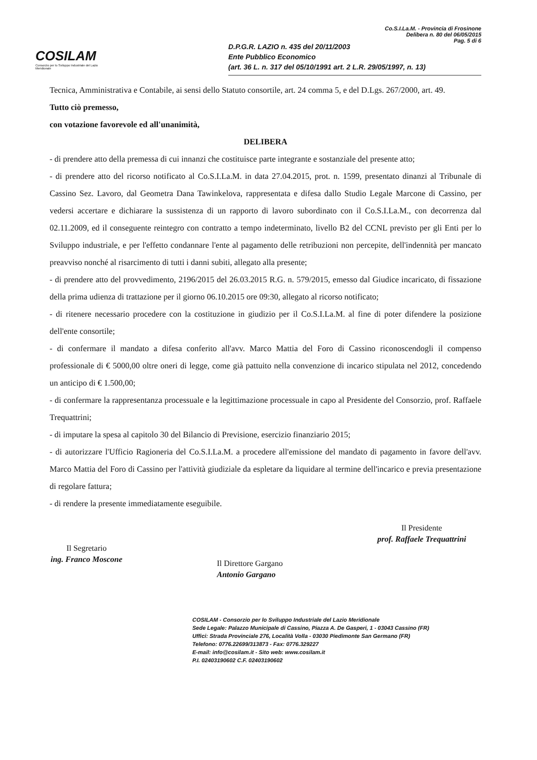COSILAM
Consorzio per lo Sviluppo Industriale del Lazio Meridionale
Co.S.I.La.M. - Provincia di Frosinone
Delibera n. 80 del 06/05/2015
Pag. 5 di 6
D.P.G.R. LAZIO n. 435 del 20/11/2003
Ente Pubblico Economico
(art. 36 L. n. 317 del 05/10/1991 art. 2 L.R. 29/05/1997, n. 13)
Tecnica, Amministrativa e Contabile, ai sensi dello Statuto consortile, art. 24 comma 5, e del D.Lgs. 267/2000, art. 49.
Tutto ciò premesso,
con votazione favorevole ed all'unanimità,
DELIBERA
- di prendere atto della premessa di cui innanzi che costituisce parte integrante e sostanziale del presente atto;
- di prendere atto del ricorso notificato al Co.S.I.La.M. in data 27.04.2015, prot. n. 1599, presentato dinanzi al Tribunale di Cassino Sez. Lavoro, dal Geometra Dana Tawinkelova, rappresentata e difesa dallo Studio Legale Marcone di Cassino, per vedersi accertare e dichiarare la sussistenza di un rapporto di lavoro subordinato con il Co.S.I.La.M., con decorrenza dal 02.11.2009, ed il conseguente reintegro con contratto a tempo indeterminato, livello B2 del CCNL previsto per gli Enti per lo Sviluppo industriale, e per l'effetto condannare l'ente al pagamento delle retribuzioni non percepite, dell'indennità per mancato preavviso nonché al risarcimento di tutti i danni subiti, allegato alla presente;
- di prendere atto del provvedimento, 2196/2015 del 26.03.2015 R.G. n. 579/2015, emesso dal Giudice incaricato, di fissazione della prima udienza di trattazione per il giorno 06.10.2015 ore 09:30, allegato al ricorso notificato;
- di ritenere necessario procedere con la costituzione in giudizio per il Co.S.I.La.M. al fine di poter difendere la posizione dell'ente consortile;
- di confermare il mandato a difesa conferito all'avv. Marco Mattia del Foro di Cassino riconoscendogli il compenso professionale di € 5000,00 oltre oneri di legge, come già pattuito nella convenzione di incarico stipulata nel 2012, concedendo un anticipo di € 1.500,00;
- di confermare la rappresentanza processuale e la legittimazione processuale in capo al Presidente del Consorzio, prof. Raffaele Trequattrini;
- di imputare la spesa al capitolo 30 del Bilancio di Previsione, esercizio finanziario 2015;
- di autorizzare l'Ufficio Ragioneria del Co.S.I.La.M. a procedere all'emissione del mandato di pagamento in favore dell'avv. Marco Mattia del Foro di Cassino per l'attività giudiziale da espletare da liquidare al termine dell'incarico e previa presentazione di regolare fattura;
- di rendere la presente immediatamente eseguibile.
Il Segretario
ing. Franco Moscone
Il Direttore Gargano
Antonio Gargano
Il Presidente
prof. Raffaele Trequattrini
COSILAM - Consorzio per lo Sviluppo Industriale del Lazio Meridionale
Sede Legale: Palazzo Municipale di Cassino, Piazza A. De Gasperi, 1 - 03043 Cassino (FR)
Uffici: Strada Provinciale 276, Località Volla - 03030 Piedimonte San Germano (FR)
Telefono: 0776.22699/313873 - Fax: 0776.329227
E-mail: info@cosilam.it - Sito web: www.cosilam.it
P.I. 02403190602 C.F. 02403190602